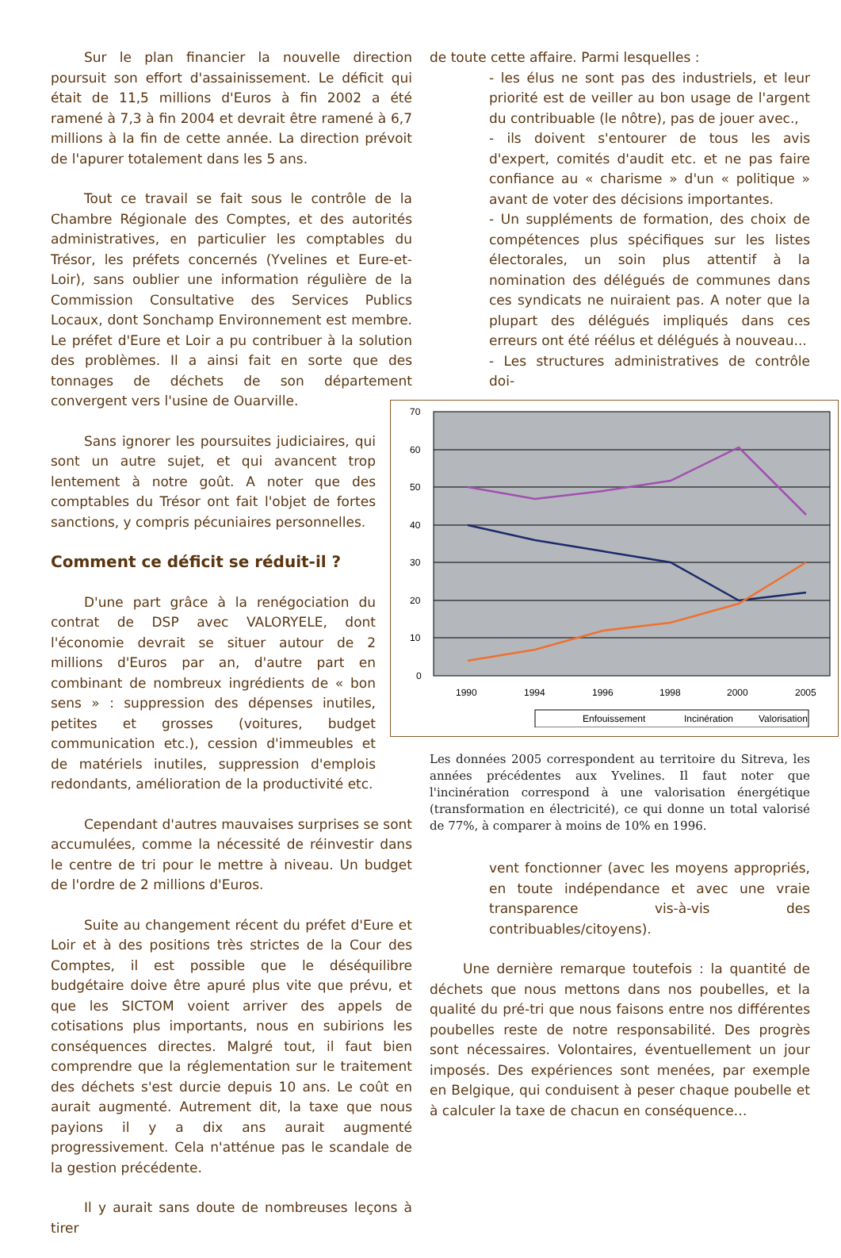Sur le plan financier la nouvelle direction poursuit son effort d'assainissement. Le déficit qui était de 11,5 millions d'Euros à fin 2002 a été ramené à 7,3 à fin 2004 et devrait être ramené à 6,7 millions à la fin de cette année. La direction prévoit de l'apurer totalement dans les 5 ans.
Tout ce travail se fait sous le contrôle de la Chambre Régionale des Comptes, et des autorités administratives, en particulier les comptables du Trésor, les préfets concernés (Yvelines et Eure-et-Loir), sans oublier une information régulière de la Commission Consultative des Services Publics Locaux, dont Sonchamp Environnement est membre. Le préfet d'Eure et Loir a pu contribuer à la solution des problèmes. Il a ainsi fait en sorte que des tonnages de déchets de son département convergent vers l'usine de Ouarville.
Sans ignorer les poursuites judiciaires, qui sont un autre sujet, et qui avancent trop lentement à notre goût. A noter que des comptables du Trésor ont fait l'objet de fortes sanctions, y compris pécuniaires personnelles.
Comment ce déficit se réduit-il ?
D'une part grâce à la renégociation du contrat de DSP avec VALORYELE, dont l'économie devrait se situer autour de 2 millions d'Euros par an, d'autre part en combinant de nombreux ingrédients de « bon sens » : suppression des dépenses inutiles, petites et grosses (voitures, budget communication etc.), cession d'immeubles et de matériels inutiles, suppression d'emplois redondants, amélioration de la productivité etc.
Cependant d'autres mauvaises surprises se sont accumulées, comme la nécessité de réinvestir dans le centre de tri pour le mettre à niveau. Un budget de l'ordre de 2 millions d'Euros.
Suite au changement récent du préfet d'Eure et Loir et à des positions très strictes de la Cour des Comptes, il est possible que le déséquilibre budgétaire doive être apuré plus vite que prévu, et que les SICTOM voient arriver des appels de cotisations plus importants, nous en subirions les conséquences directes. Malgré tout, il faut bien comprendre que la réglementation sur le traitement des déchets s'est durcie depuis 10 ans. Le coût en aurait augmenté. Autrement dit, la taxe que nous payions il y a dix ans aurait augmenté progressivement. Cela n'atténue pas le scandale de la gestion précédente.
Il y aurait sans doute de nombreuses leçons à tirer
de toute cette affaire. Parmi lesquelles :
- les élus ne sont pas des industriels, et leur priorité est de veiller au bon usage de l'argent du contribuable (le nôtre), pas de jouer avec.,
- ils doivent s'entourer de tous les avis d'expert, comités d'audit etc. et ne pas faire confiance au « charisme » d'un « politique » avant de voter des décisions importantes.
- Un suppléments de formation, des choix de compétences plus spécifiques sur les listes électorales, un soin plus attentif à la nomination des délégués de communes dans ces syndicats ne nuiraient pas. A noter que la plupart des délégués impliqués dans ces erreurs ont été réélus et délégués à nouveau...
- Les structures administratives de contrôle doi-
70
60
50
40
30
20
10
0
1990
1994
1996
1998
2000
2005
Enfouissement
Incinération
Valorisation
Les données 2005 correspondent au territoire du Sitreva, les années précédentes aux Yvelines. Il faut noter que l'incinération correspond à une valorisation énergétique (transformation en électricité), ce qui donne un total valorisé de 77%, à comparer à moins de 10% en 1996.
vent fonctionner (avec les moyens appropriés, en toute indépendance et avec une vraie transparence vis-à-vis des contribuables/citoyens).
Une dernière remarque toutefois : la quantité de déchets que nous mettons dans nos poubelles, et la qualité du pré-tri que nous faisons entre nos différentes poubelles reste de notre responsabilité. Des progrès sont nécessaires. Volontaires, éventuellement un jour imposés. Des expériences sont menées, par exemple en Belgique, qui conduisent à peser chaque poubelle et à calculer la taxe de chacun en conséquence…